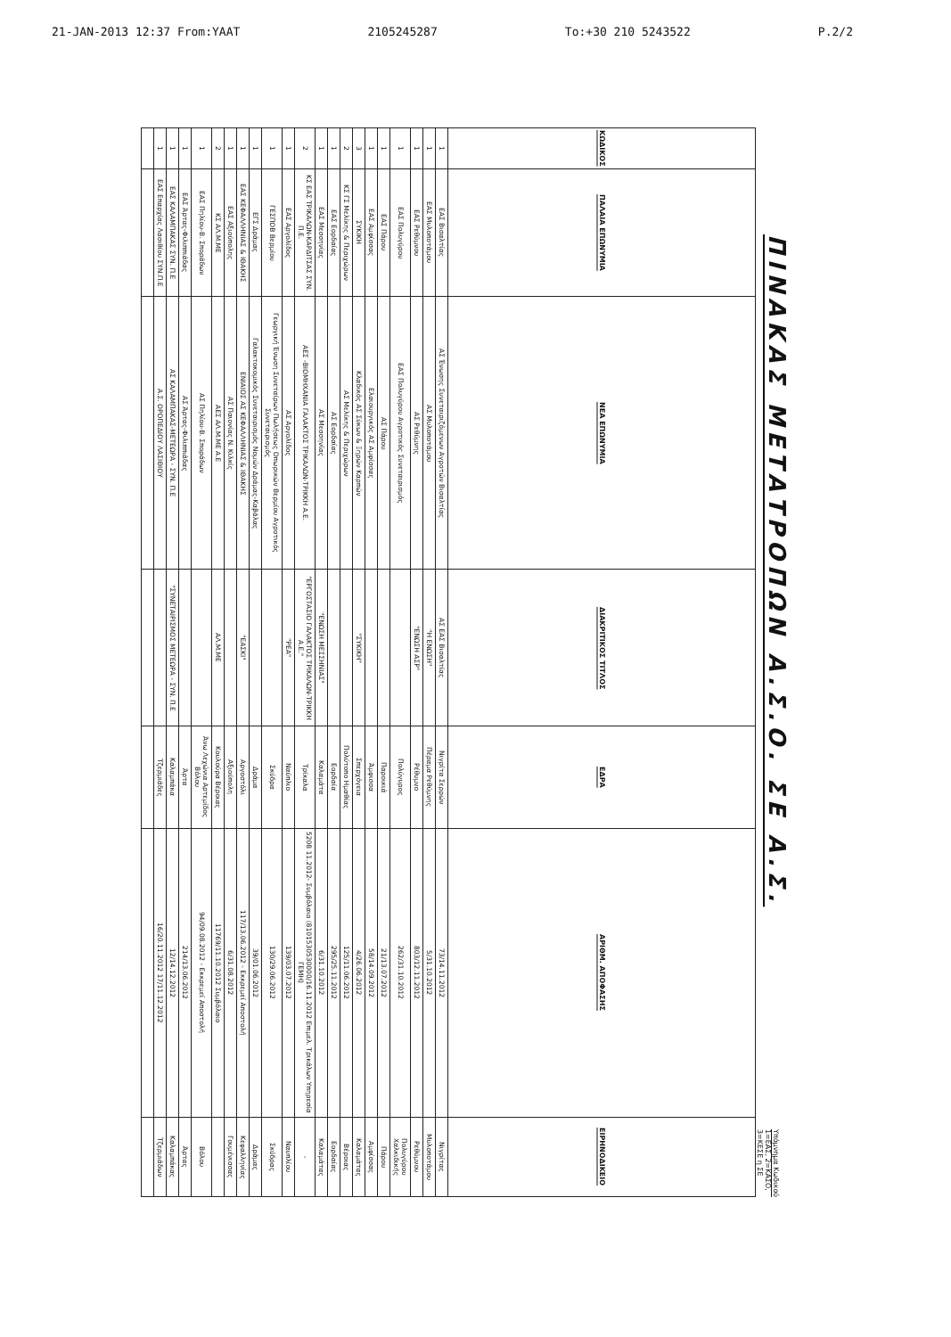21-JAN-2013 12:37 From:YAAT 2105245287 To:+30 210 5243522 P.2/2
ΠΙΝΑΚΑΣ ΜΕΤΑΤΡΟΠΩΝ Α.Σ.Ο. ΣΕ Α.Σ.
Υπόμνημα Κωδικού
1=ΕΑΣ, 2=ΚΑΣΟ,
3=ΚΕΣΕ η ΣΕ
| ΚΩΔΙΚΟΣ | ΠΑΛΑΙΑ ΕΠΩΝΥΜΙΑ | ΝΕΑ ΕΠΩΝΥΜΙΑ | ΔΙΑΚΡΙΤΙΚΟΣ ΤΙΤΛΟΣ | ΕΔΡΑ | ΑΡΙΘΜ. ΑΠΟΦΑΣΗΣ | ΕΙΡΗΝΟΔΙΚΕΙΟ |
| --- | --- | --- | --- | --- | --- | --- |
| 1 | ΕΑΣ Βισαλτίας | ΑΣ Ένωσης Συνεταιριζόμενων Αγροτών Βισαλτίας | ΑΣ ΕΑΣ Βισαλτίας | Νιγρίτα Σερρών | 73/14.11.2012 | Νιγρίτας |
| 1 | ΕΑΣ Μυλοποτάμου | ΑΣ Μυλοποτάμου | "Η ΕΝΩΣΗ" | Πέραμα Ρεθύμνης | 5/31.10.2012 | Μυλοποτάμου |
| 1 | ΕΑΣ Ρεθύμνου | ΑΣ Ρεθύμνης | "ΕΝΩΣΗ ΑΣΡ" | Ρέθυμνο | 803/12.11.2012 | Ρεθύμνου |
| 1 | ΕΑΣ Πολυγύρου | ΕΑΣ Πολυγύρου Αγροτικός Συνεταιρισμός | | Πολύγυρος | 262/31.10.2012 | Πολυγύρου Χαλκιδικής |
| 1 | ΕΑΣ Πάρου | ΑΣ Πάρου | | Παροικιά | 21/13.07.2012 | Πάρου |
| 1 | ΕΑΣ Αμφίσσας | Ελαιουργικός ΑΣ Αμφίσσας | | Άμφισσα | 58/14.09.2012 | Αμφίσσας |
| 3 | ΣΥΚΙΚΗ | Κλαδικός ΑΣ Σύκων & Ξηρών Καρπών | "ΣΥΚΙΚΗ" | Σπερχόγεια | 4/26.06.2012 | Καλαμάτας |
| 2 | ΚΣ ΓΣ Μελίκης & Περιχώρων | ΑΣ Μελίκης & Περιχώρων | | Πολύτοπο Ημαθίας | 125/11.06.2012 | Βέροιας |
| 1 | ΕΑΣ Εορδαίας | ΑΣ Εορδαίας | | Εορδαία | 295/25.11.2012 | Εορδαίας |
| 1 | ΕΑΣ Μεσσηνίας | ΑΣ Μεσσηνίας | "ΕΝΩΣΗ ΜΕΣΣΗΝΙΑΣ" | Καλαμάτα | 6/31.10.2012 | Καλαμάτας |
| 2 | ΚΣ ΕΑΣ ΤΡΙΚΑΛΩΝ-ΚΑΡΔΙΤΣΑΣ ΣΥΝ. Π.Ε. | ΑΕΣ -ΒΙΟΜΗΧΑΝΙΑ ΓΑΛΑΚΤΟΣ ΤΡΙΚΑΛΩΝ-ΤΡΙΚΚΗ Α.Ε. | "ΕΡΓΟΣΤΑΣΙΟ ΓΑΛΑΚΤΟΣ ΤΡΙΚΑΛΩΝ-ΤΡΙΚΚΗ Α.Ε." | Τρίκαλα | 5208 11.2012- Συμβόλαιο (8101530530000/16.11.2012 Επιμελ. Τρικάλων Υπηρεσία ΓΕΜΗ) | - |
| 1 | ΕΑΣ Αργολίδος | ΑΣ Αργολίδος | "ΡΕΑ" | Ναύπλιο | 139/03.07.2012 | Ναυπλίου |
| 1 | ΓΕΣΠΟΒ Βερμίου | Γεωργική Ένωση Συνεταίρων Πωλήσεως Οπωρικών Βερμίου Αγροτικός Συνεταιρισμός | | Σκύδρα | 130/29.06.2012 | Σκύδρας |
| 1 | ΕΓΣ Δράμας | Γαλακτοκομικός Συνεταιρισμός Νομών Δράμας-Καβάλας | | Δράμα | 39/01.06.2012 | Δράμας |
| 1 | ΕΑΣ ΚΕΦΑΛΛΗΝΙΑΣ & ΙΘΑΚΗΣ | ΕΝΙΑΙΟΣ ΑΣ ΚΕΦΑΛΛΗΝΙΑΣ & ΙΘΑΚΗΣ | "ΕΑΣΚΙ" | Αργοστόλι | 117/13.06.2012 - Εκκρεμεί Αποστολή | Κεφαλληνίας |
| 1 | ΕΑΣ Αξιούπολης | ΑΣ Παιονίας Ν. Κιλκίς | | Αξιούπολη | 6/31.08.2012 | Γουμένισσας |
| 2 | ΚΣ ΑΛ.Μ.ΜΕ | ΑΕΣ ΑΛ.Μ.ΜΕ Α.Ε | ΑΛ.Μ.ΜΕ | Κουλούρα Βέροιας | 11769/11.10.2012 Συμβόλαιο | |
| 1 | ΕΑΣ Πηλίου-Β. Σποράδων | ΑΣ Πηλίου-Β. Σποράδων | | Άνω Λεχώνια Αρτεμίδος Βόλου | 94/09.08.2012 - Εκκρεμεί Αποστολή | Βόλου |
| 1 | ΕΑΣ Άρτας-Φιλιππιάδας | ΑΣ Άρτας-Φιλιππιάδας | | Άρτα | 214/13.06.2012 | Άρτας |
| 1 | ΕΑΣ ΚΑΛΑΜΠΑΚΑΣ ΣΥΝ. Π.Ε | ΑΣ ΚΑΛΑΜΠΑΚΑΣ-ΜΕΤΕΩΡΑ - ΣΥΝ. Π.Ε | "ΣΥΝΕΤΑΙΡΙΣΜΟΣ ΜΕΤΕΩΡΑ - ΣΥΝ. Π.Ε | Καλαμπάκα | 12/14.12.2012 | Καλαμπάκας |
| 1 | ΕΑΣ Επαρχίας Λασιθίου ΣΥΝ.Π.Ε | Α.Σ. ΟΡΟΠΕΔΙΟΥ ΛΑΣΙΘΙΟΥ | | Τζερμιάδες | 16/20.11.2012 17/11.12.2012 | Τζερμιάδων |